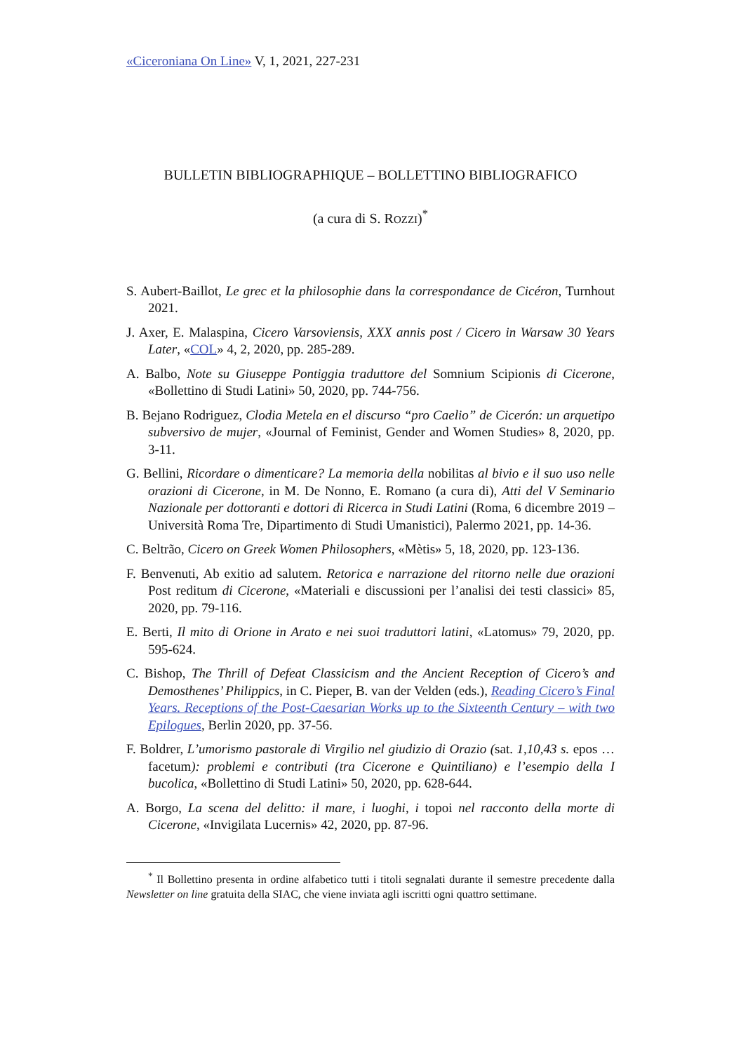«Ciceroniana On Line» V, 1, 2021, 227-231
BULLETIN BIBLIOGRAPHIQUE – BOLLETTINO BIBLIOGRAFICO
(a cura di S. ROZZI)<sup>*</sup>
S. Aubert-Baillot, Le grec et la philosophie dans la correspondance de Cicéron, Turnhout 2021.
J. Axer, E. Malaspina, Cicero Varsoviensis, XXX annis post / Cicero in Warsaw 30 Years Later, «COL» 4, 2, 2020, pp. 285-289.
A. Balbo, Note su Giuseppe Pontiggia traduttore del Somnium Scipionis di Cicerone, «Bollettino di Studi Latini» 50, 2020, pp. 744-756.
B. Bejano Rodriguez, Clodia Metela en el discurso “pro Caelio” de Cicerón: un arquetipo subversivo de mujer, «Journal of Feminist, Gender and Women Studies» 8, 2020, pp. 3-11.
G. Bellini, Ricordare o dimenticare? La memoria della nobilitas al bivio e il suo uso nelle orazioni di Cicerone, in M. De Nonno, E. Romano (a cura di), Atti del V Seminario Nazionale per dottoranti e dottori di Ricerca in Studi Latini (Roma, 6 dicembre 2019 – Università Roma Tre, Dipartimento di Studi Umanistici), Palermo 2021, pp. 14-36.
C. Beltrão, Cicero on Greek Women Philosophers, «Mètis» 5, 18, 2020, pp. 123-136.
F. Benvenuti, Ab exitio ad salutem. Retorica e narrazione del ritorno nelle due orazioni Post reditum di Cicerone, «Materiali e discussioni per l’analisi dei testi classici» 85, 2020, pp. 79-116.
E. Berti, Il mito di Orione in Arato e nei suoi traduttori latini, «Latomus» 79, 2020, pp. 595-624.
C. Bishop, The Thrill of Defeat Classicism and the Ancient Reception of Cicero’s and Demosthenes’ Philippics, in C. Pieper, B. van der Velden (eds.), Reading Cicero’s Final Years. Receptions of the Post-Caesarian Works up to the Sixteenth Century – with two Epilogues, Berlin 2020, pp. 37-56.
F. Boldrer, L’umorismo pastorale di Virgilio nel giudizio di Orazio (sat. 1,10,43 s. epos … facetum): problemi e contributi (tra Cicerone e Quintiliano) e l’esempio della I bucolica, «Bollettino di Studi Latini» 50, 2020, pp. 628-644.
A. Borgo, La scena del delitto: il mare, i luoghi, i topoi nel racconto della morte di Cicerone, «Invigilata Lucernis» 42, 2020, pp. 87-96.
<sup>*</sup> Il Bollettino presenta in ordine alfabetico tutti i titoli segnalati durante il semestre precedente dalla Newsletter on line gratuita della SIAC, che viene inviata agli iscritti ogni quattro settimane.